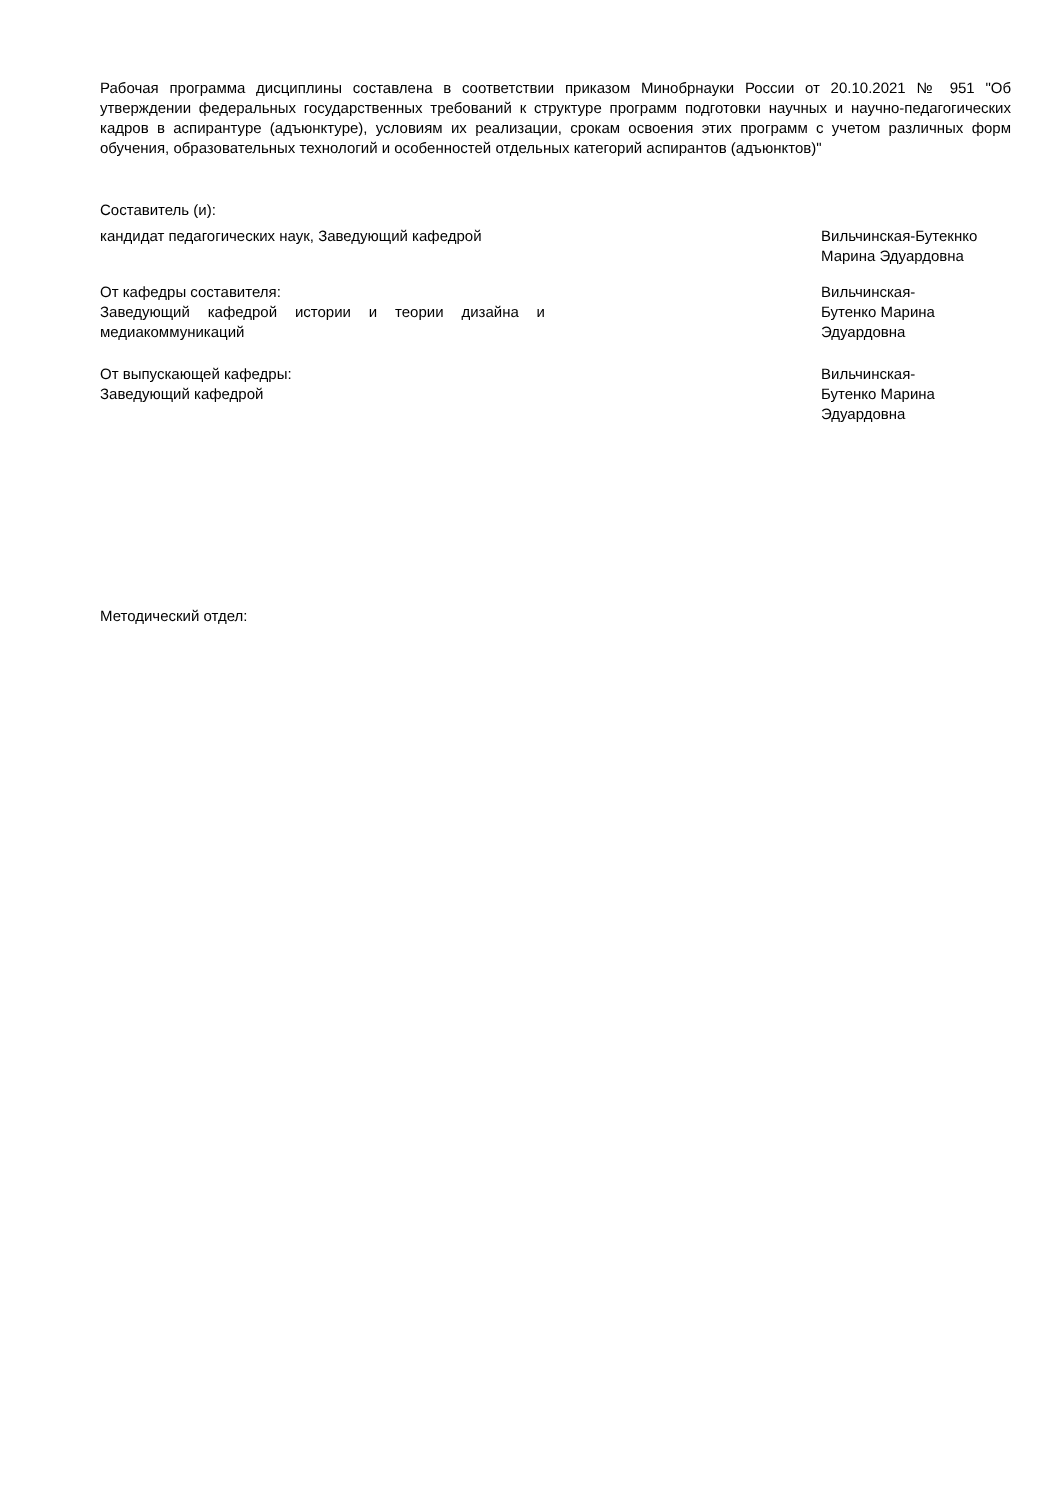Рабочая программа дисциплины составлена в соответствии приказом Минобрнауки России от 20.10.2021 № 951 "Об утверждении федеральных государственных требований к структуре программ подготовки научных и научно-педагогических кадров в аспирантуре (адъюнктуре), условиям их реализации, срокам освоения этих программ с учетом различных форм обучения, образовательных технологий и особенностей отдельных категорий аспирантов (адъюнктов)"
Составитель (и):
кандидат педагогических наук, Заведующий кафедрой Вильчинская-Бутекнко
Марина Эдуардовна
От кафедры составителя:
Заведующий кафедрой истории и теории дизайна и медиакоммуникаций
Вильчинская-
Бутенко Марина
Эдуардовна
От выпускающей кафедры:
Заведующий кафедрой
Вильчинская-
Бутенко Марина
Эдуардовна
Методический отдел: